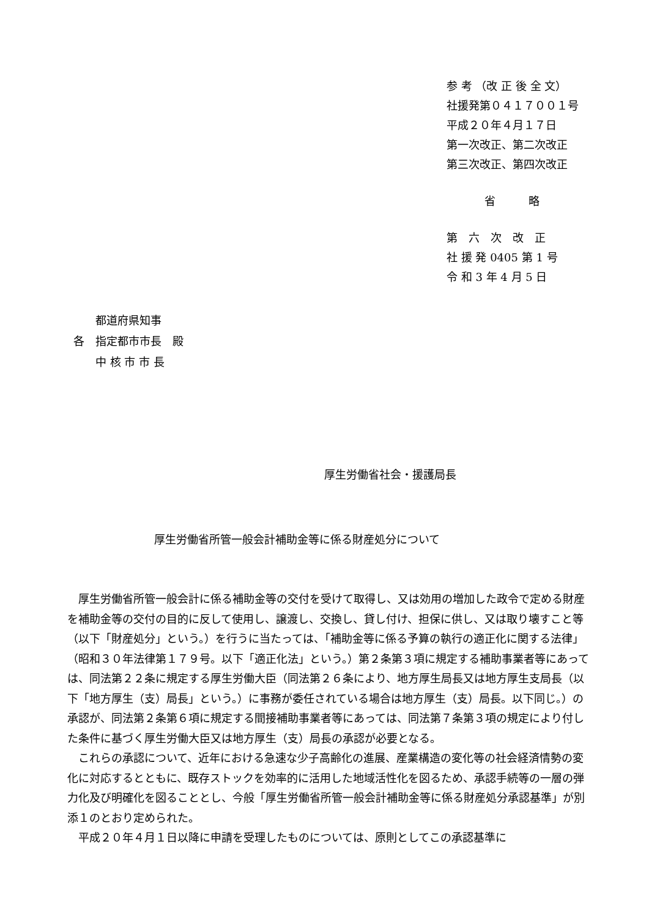参 考 （改 正 後 全 文）
社援発第０４１７００１号
平成２０年４月１７日
第一次改正、第二次改正
第三次改正、第四次改正
省　　　略
第　六　次　改　正
社 援 発 0405 第 1 号
令 和 3 年 4 月 5 日
　　都道府県知事
各　指定都市市長　殿
　　中 核 市 市 長
厚生労働省社会・援護局長
厚生労働省所管一般会計補助金等に係る財産処分について
厚生労働省所管一般会計に係る補助金等の交付を受けて取得し、又は効用の増加した政令で定める財産を補助金等の交付の目的に反して使用し、譲渡し、交換し、貸し付け、担保に供し、又は取り壊すこと等（以下「財産処分」という。）を行うに当たっては、「補助金等に係る予算の執行の適正化に関する法律」（昭和３０年法律第１７９号。以下「適正化法」という。）第２条第３項に規定する補助事業者等にあっては、同法第２２条に規定する厚生労働大臣（同法第２６条により、地方厚生局長又は地方厚生支局長（以下「地方厚生（支）局長」という。）に事務が委任されている場合は地方厚生（支）局長。以下同じ。）の承認が、同法第２条第６項に規定する間接補助事業者等にあっては、同法第７条第３項の規定により付した条件に基づく厚生労働大臣又は地方厚生（支）局長の承認が必要となる。
これらの承認について、近年における急速な少子高齢化の進展、産業構造の変化等の社会経済情勢の変化に対応するとともに、既存ストックを効率的に活用した地域活性化を図るため、承認手続等の一層の弾力化及び明確化を図ることとし、今般「厚生労働省所管一般会計補助金等に係る財産処分承認基準」が別添１のとおり定められた。
平成２０年４月１日以降に申請を受理したものについては、原則としてこの承認基準に